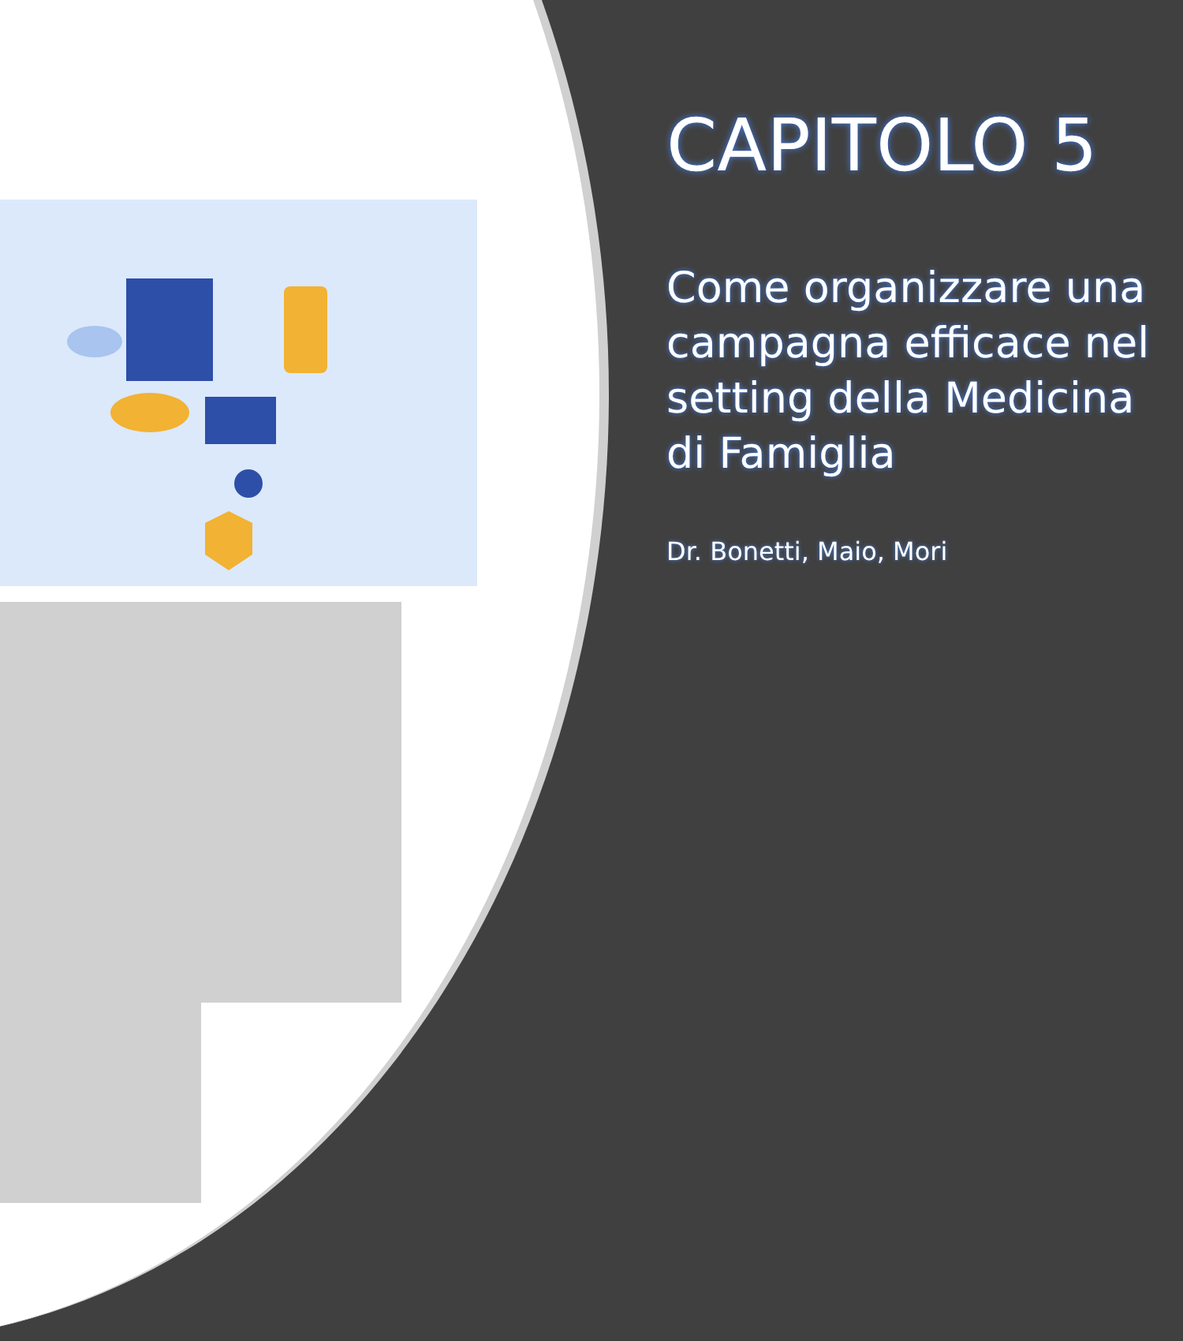CAPITOLO 5
Come organizzare una campagna efficace nel setting della Medicina di Famiglia
Dr. Bonetti, Maio, Mori